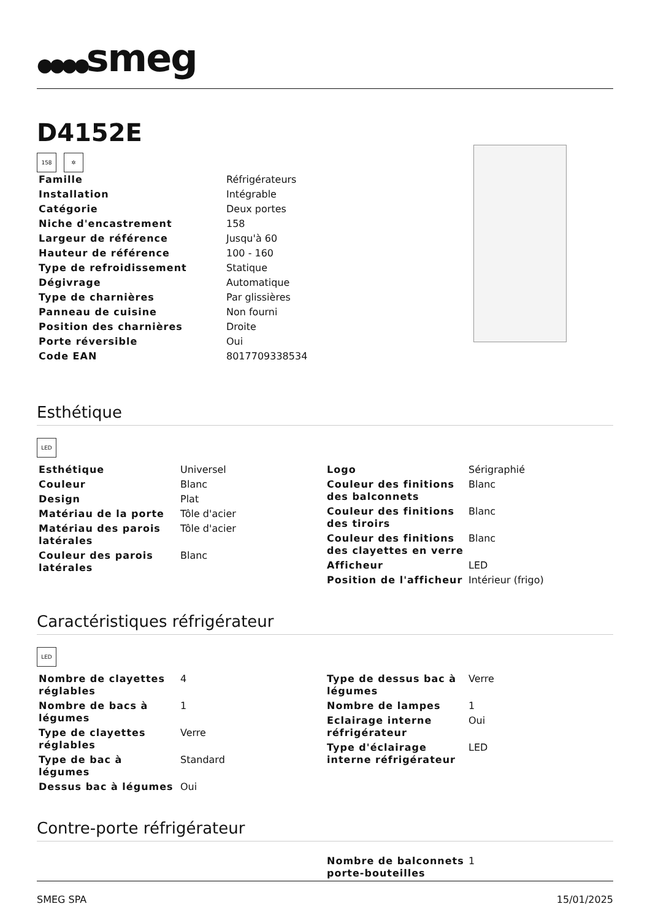●●●●smeg
D4152E
158 ✲
| Famille | Réfrigérateurs |
| Installation | Intégrable |
| Catégorie | Deux portes |
| Niche d'encastrement | 158 |
| Largeur de référence | Jusqu'à 60 |
| Hauteur de référence | 100 - 160 |
| Type de refroidissement | Statique |
| Dégivrage | Automatique |
| Type de charnières | Par glissières |
| Panneau de cuisine | Non fourni |
| Position des charnières | Droite |
| Porte réversible | Oui |
| Code EAN | 8017709338534 |
Esthétique
LED
| Esthétique | Universel |
| Couleur | Blanc |
| Design | Plat |
| Matériau de la porte | Tôle d'acier |
| Matériau des parois latérales | Tôle d'acier |
| Couleur des parois latérales | Blanc |
| Logo | Sérigraphié |
| Couleur des finitions des balconnets | Blanc |
| Couleur des finitions des tiroirs | Blanc |
| Couleur des finitions des clayettes en verre | Blanc |
| Afficheur | LED |
| Position de l'afficheur | Intérieur (frigo) |
Caractéristiques réfrigérateur
LED
| Nombre de clayettes réglables | 4 |
| Nombre de bacs à légumes | 1 |
| Type de clayettes réglables | Verre |
| Type de bac à légumes | Standard |
| Dessus bac à légumes | Oui |
| Type de dessus bac à légumes | Verre |
| Nombre de lampes | 1 |
| Eclairage interne réfrigérateur | Oui |
| Type d'éclairage interne réfrigérateur | LED |
Contre-porte réfrigérateur
| Nombre de balconnets porte-bouteilles | 1 |
SMEG SPA 15/01/2025